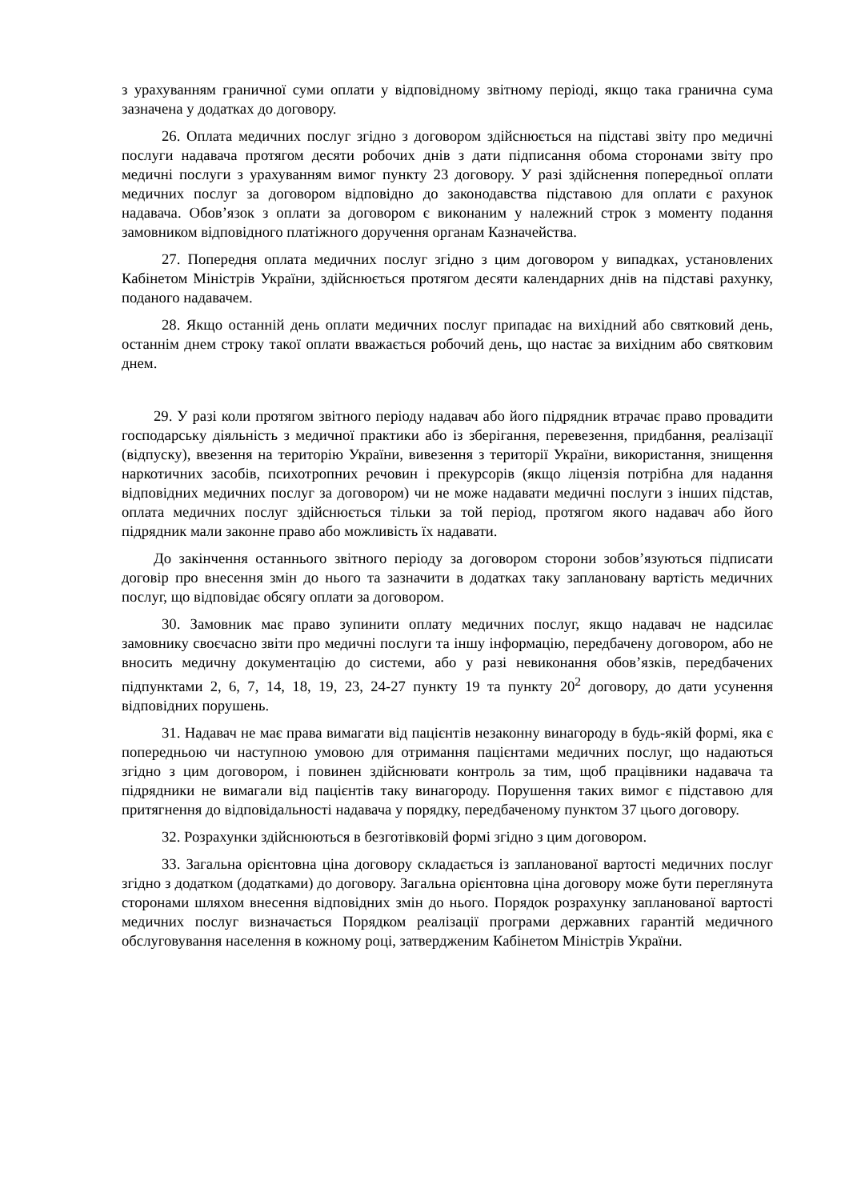з урахуванням граничної суми оплати у відповідному звітному періоді, якщо така гранична сума зазначена у додатках до договору.
26. Оплата медичних послуг згідно з договором здійснюється на підставі звіту про медичні послуги надавача протягом десяти робочих днів з дати підписання обома сторонами звіту про медичні послуги з урахуванням вимог пункту 23 договору. У разі здійснення попередньої оплати медичних послуг за договором відповідно до законодавства підставою для оплати є рахунок надавача. Обов’язок з оплати за договором є виконаним у належний строк з моменту подання замовником відповідного платіжного доручення органам Казначейства.
27. Попередня оплата медичних послуг згідно з цим договором у випадках, установлених Кабінетом Міністрів України, здійснюється протягом десяти календарних днів на підставі рахунку, поданого надавачем.
28. Якщо останній день оплати медичних послуг припадає на вихідний або святковий день, останнім днем строку такої оплати вважається робочий день, що настає за вихідним або святковим днем.
29. У разі коли протягом звітного періоду надавач або його підрядник втрачає право провадити господарську діяльність з медичної практики або із зберігання, перевезення, придбання, реалізації (відпуску), ввезення на територію України, вивезення з території України, використання, знищення наркотичних засобів, психотропних речовин і прекурсорів (якщо ліцензія потрібна для надання відповідних медичних послуг за договором) чи не може надавати медичні послуги з інших підстав, оплата медичних послуг здійснюється тільки за той період, протягом якого надавач або його підрядник мали законне право або можливість їх надавати.
До закінчення останнього звітного періоду за договором сторони зобов’язуються підписати договір про внесення змін до нього та зазначити в додатках таку заплановану вартість медичних послуг, що відповідає обсягу оплати за договором.
30. Замовник має право зупинити оплату медичних послуг, якщо надавач не надсилає замовнику своєчасно звіти про медичні послуги та іншу інформацію, передбачену договором, або не вносить медичну документацію до системи, або у разі невиконання обов’язків, передбачених підпунктами 2, 6, 7, 14, 18, 19, 23, 24-27 пункту 19 та пункту 20<sup>2</sup> договору, до дати усунення відповідних порушень.
31. Надавач не має права вимагати від пацієнтів незаконну винагороду в будь-якій формі, яка є попередньою чи наступною умовою для отримання пацієнтами медичних послуг, що надаються згідно з цим договором, і повинен здійснювати контроль за тим, щоб працівники надавача та підрядники не вимагали від пацієнтів таку винагороду. Порушення таких вимог є підставою для притягнення до відповідальності надавача у порядку, передбаченому пунктом 37 цього договору.
32. Розрахунки здійснюються в безготівковій формі згідно з цим договором.
33. Загальна орієнтовна ціна договору складається із запланованої вартості медичних послуг згідно з додатком (додатками) до договору. Загальна орієнтовна ціна договору може бути переглянута сторонами шляхом внесення відповідних змін до нього. Порядок розрахунку запланованої вартості медичних послуг визначається Порядком реалізації програми державних гарантій медичного обслуговування населення в кожному році, затвердженим Кабінетом Міністрів України.